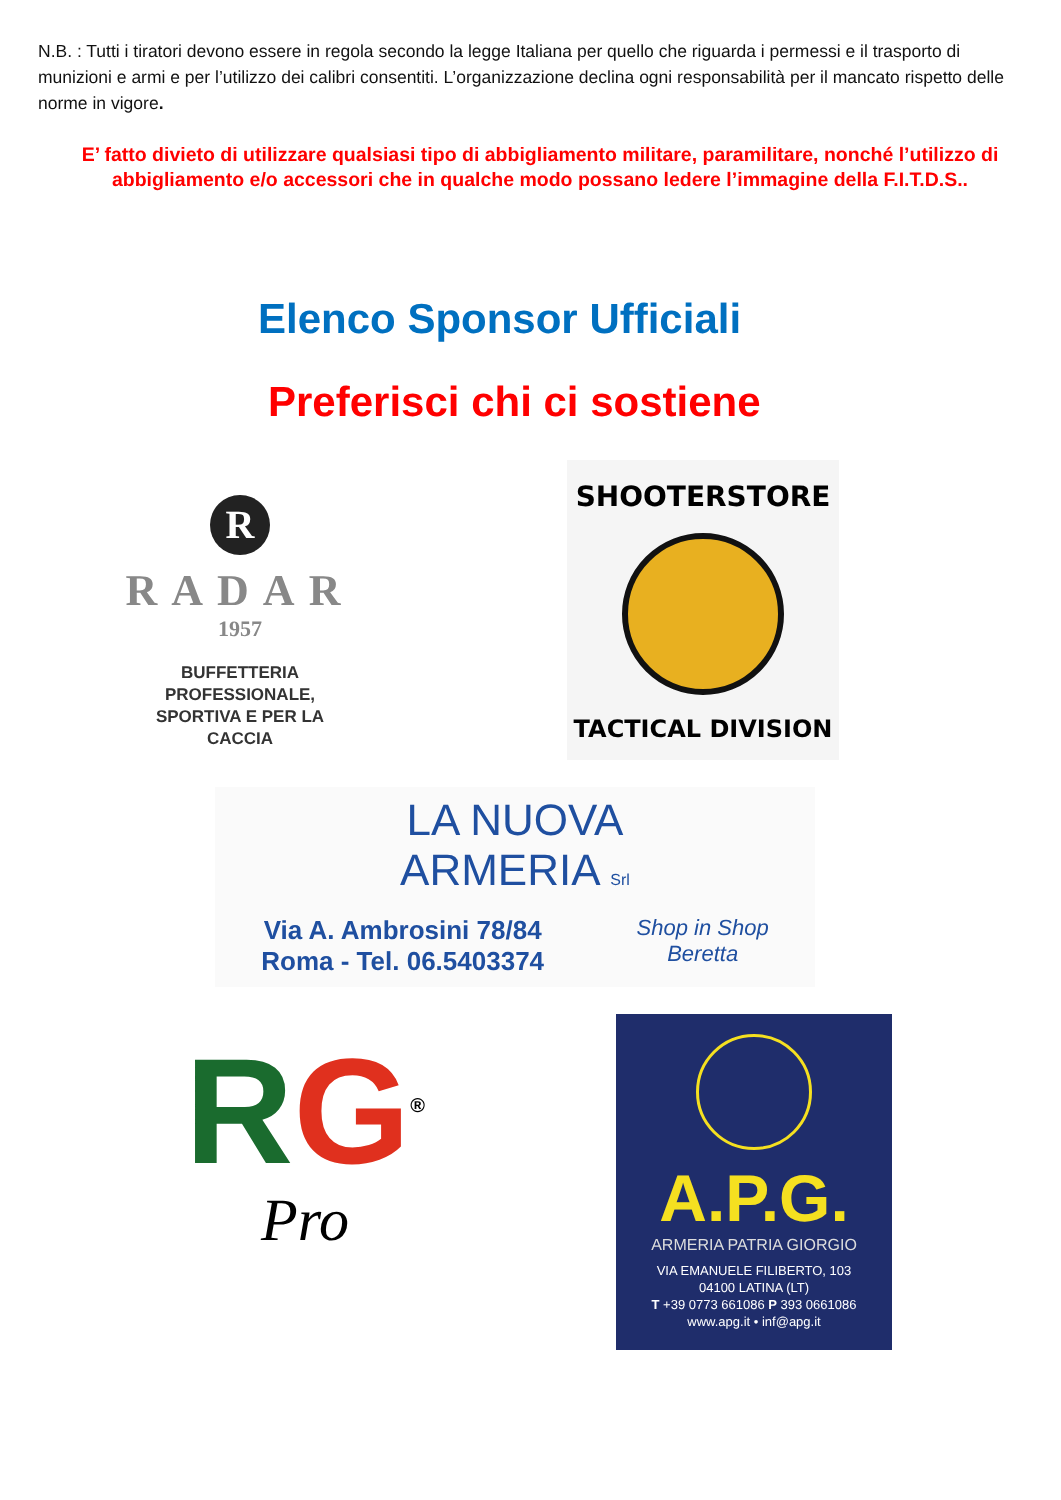N.B. : Tutti i tiratori devono essere in regola secondo la legge Italiana per quello che riguarda i permessi e il trasporto di munizioni e armi e per l’utilizzo dei calibri consentiti. L’organizzazione declina ogni responsabilità per il mancato rispetto delle norme in vigore.
E’ fatto divieto di utilizzare qualsiasi tipo di abbigliamento militare, paramilitare, nonché l’utilizzo di abbigliamento e/o accessori che in qualche modo possano ledere l’immagine della F.I.T.D.S..
Elenco Sponsor Ufficiali
Preferisci chi ci sostiene
R
RADAR
1957
BUFFETTERIA
PROFESSIONALE,
SPORTIVA E PER LA
CACCIA
SHOOTERSTORE
TACTICAL DIVISION
LA NUOVA
ARMERIA Srl
Via A. Ambrosini 78/84
Roma - Tel. 06.5403374
Shop in Shop
Beretta
RG<sup>®</sup>
Pro
A.P.G.
ARMERIA PATRIA GIORGIO
VIA EMANUELE FILIBERTO, 103
04100 LATINA (LT)
T +39 0773 661086 P 393 0661086
www.apg.it • inf@apg.it